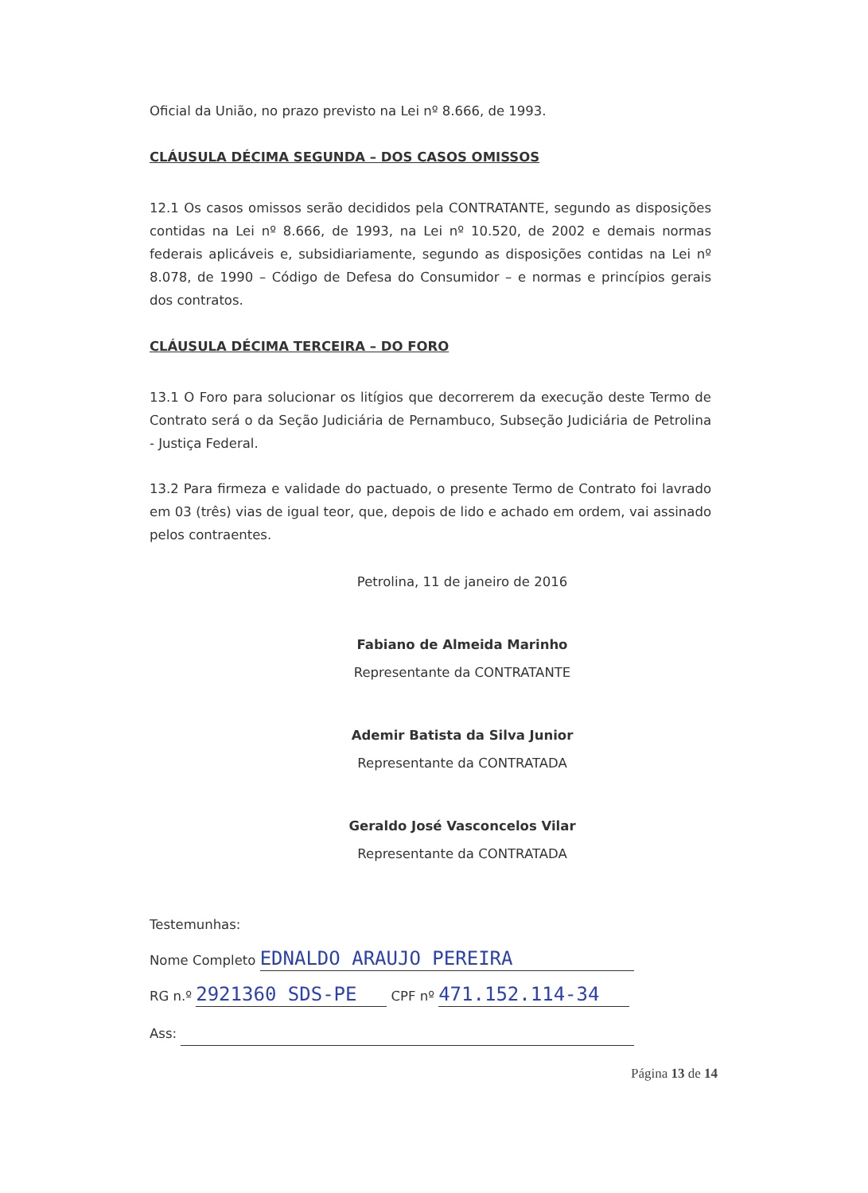Oficial da União, no prazo previsto na Lei nº 8.666, de 1993.
CLÁUSULA DÉCIMA SEGUNDA – DOS CASOS OMISSOS
12.1 Os casos omissos serão decididos pela CONTRATANTE, segundo as disposições contidas na Lei nº 8.666, de 1993, na Lei nº 10.520, de 2002 e demais normas federais aplicáveis e, subsidiariamente, segundo as disposições contidas na Lei nº 8.078, de 1990 – Código de Defesa do Consumidor – e normas e princípios gerais dos contratos.
CLÁUSULA DÉCIMA TERCEIRA – DO FORO
13.1 O Foro para solucionar os litígios que decorrerem da execução deste Termo de Contrato será o da Seção Judiciária de Pernambuco, Subseção Judiciária de Petrolina - Justiça Federal.
13.2 Para firmeza e validade do pactuado, o presente Termo de Contrato foi lavrado em 03 (três) vias de igual teor, que, depois de lido e achado em ordem, vai assinado pelos contraentes.
Petrolina, 11 de janeiro de 2016
Fabiano de Almeida Marinho
Representante da CONTRATANTE
Ademir Batista da Silva Junior
Representante da CONTRATADA
Geraldo José Vasconcelos Vilar
Representante da CONTRATADA
Testemunhas:
Nome Completo EDNALDO ARAUJO PEREIRA
RG n.º 2921360 SDS-PE CPF nº 471.152.114-34
Ass:
Página 13 de 14